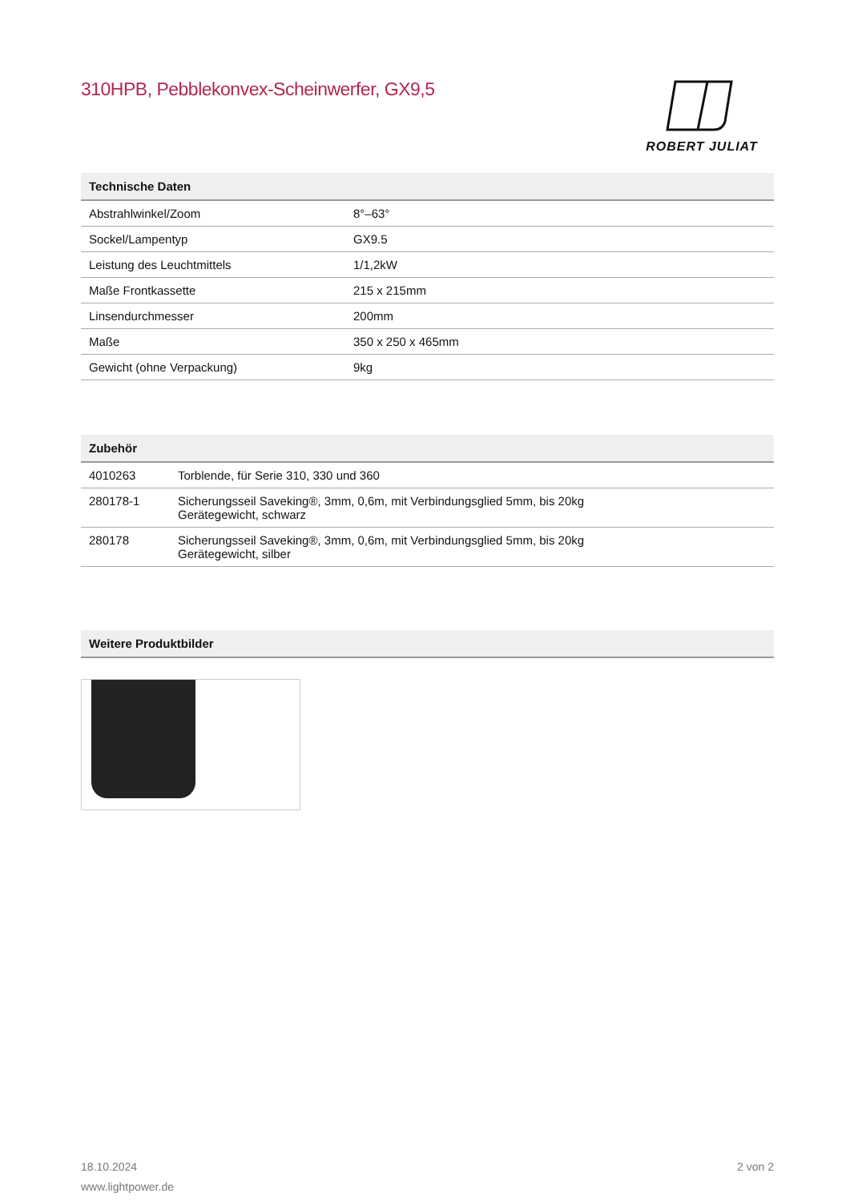310HPB, Pebblekonvex-Scheinwerfer, GX9,5
ROBERT JULIAT
| Technische Daten | |
| --- | --- |
| Abstrahlwinkel/Zoom | 8°–63° |
| Sockel/Lampentyp | GX9.5 |
| Leistung des Leuchtmittels | 1/1,2kW |
| Maße Frontkassette | 215 x 215mm |
| Linsendurchmesser | 200mm |
| Maße | 350 x 250 x 465mm |
| Gewicht (ohne Verpackung) | 9kg |
| Zubehör | |
| --- | --- |
| 4010263 | Torblende, für Serie 310, 330 und 360 |
| 280178-1 | Sicherungsseil Saveking®, 3mm, 0,6m, mit Verbindungsglied 5mm, bis 20kg Gerätegewicht, schwarz |
| 280178 | Sicherungsseil Saveking®, 3mm, 0,6m, mit Verbindungsglied 5mm, bis 20kg Gerätegewicht, silber |
| Weitere Produktbilder |
| --- |
18.10.2024 2 von 2
www.lightpower.de